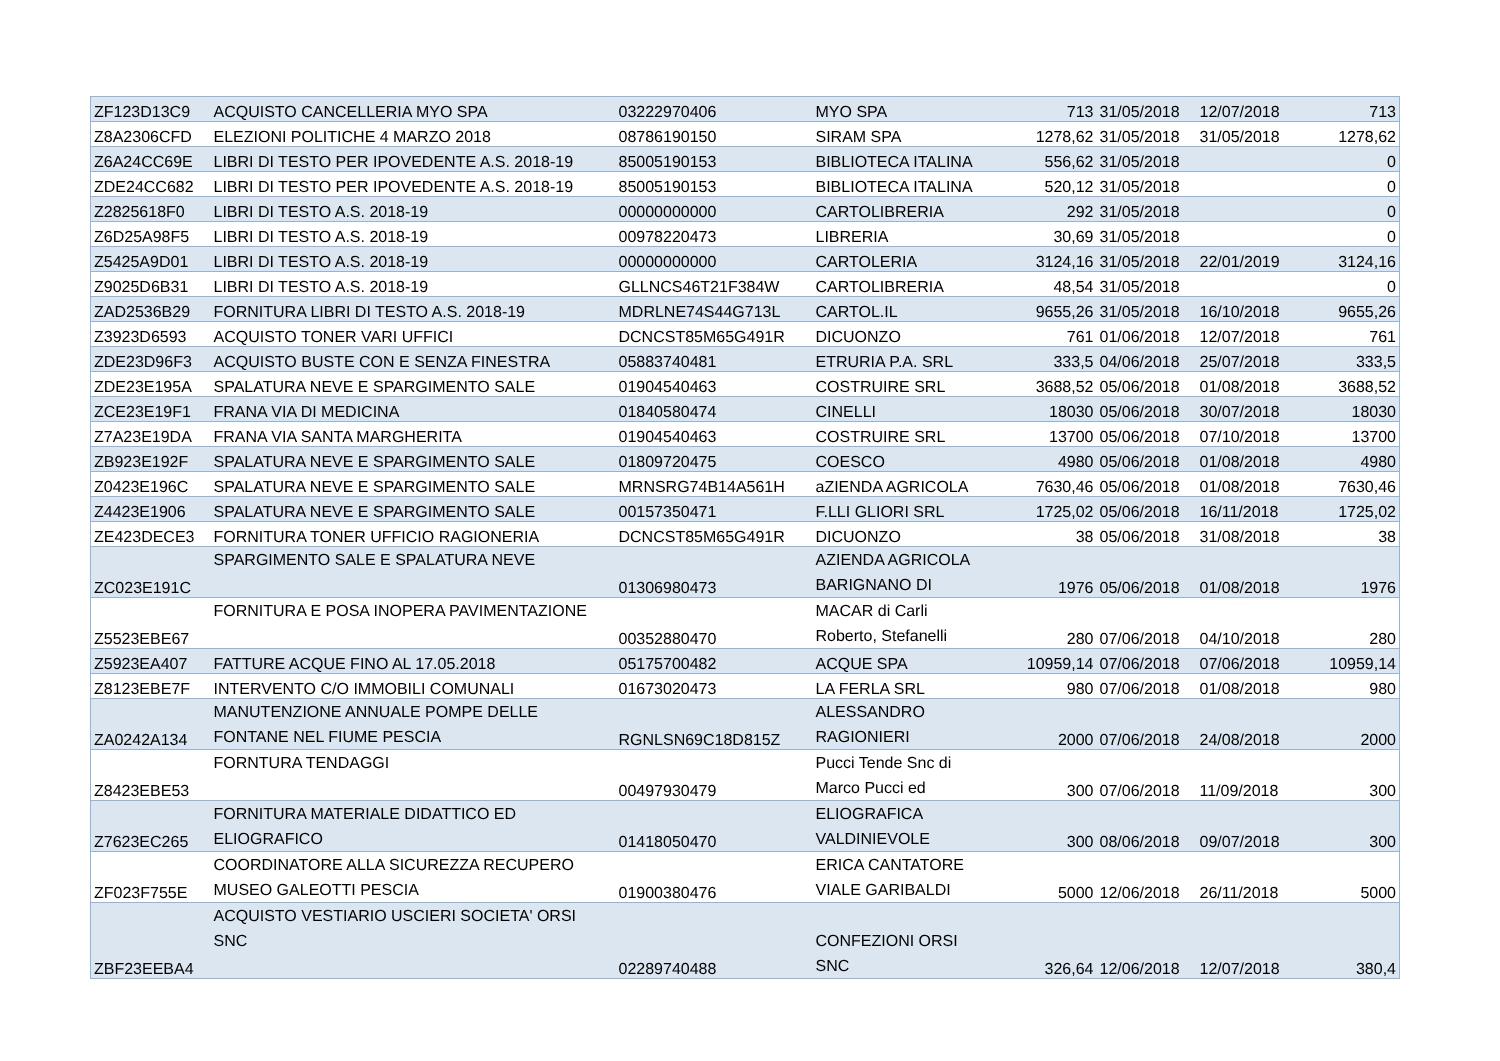| ZF123D13C9 | ACQUISTO CANCELLERIA MYO SPA | 03222970406 | MYO SPA | 713 | 31/05/2018 | 12/07/2018 | 713 |
| Z8A2306CFD | ELEZIONI POLITICHE 4 MARZO 2018 | 08786190150 | SIRAM SPA | 1278,62 | 31/05/2018 | 31/05/2018 | 1278,62 |
| Z6A24CC69E | LIBRI DI TESTO PER IPOVEDENTE A.S. 2018-19 | 85005190153 | BIBLIOTECA ITALINA | 556,62 | 31/05/2018 | | 0 |
| ZDE24CC682 | LIBRI DI TESTO PER IPOVEDENTE A.S. 2018-19 | 85005190153 | BIBLIOTECA ITALINA | 520,12 | 31/05/2018 | | 0 |
| Z2825618F0 | LIBRI DI TESTO A.S. 2018-19 | 00000000000 | CARTOLIBRERIA | 292 | 31/05/2018 | | 0 |
| Z6D25A98F5 | LIBRI DI TESTO A.S. 2018-19 | 00978220473 | LIBRERIA | 30,69 | 31/05/2018 | | 0 |
| Z5425A9D01 | LIBRI DI TESTO A.S. 2018-19 | 00000000000 | CARTOLERIA | 3124,16 | 31/05/2018 | 22/01/2019 | 3124,16 |
| Z9025D6B31 | LIBRI DI TESTO A.S. 2018-19 | GLLNCS46T21F384W | CARTOLIBRERIA | 48,54 | 31/05/2018 | | 0 |
| ZAD2536B29 | FORNITURA LIBRI DI TESTO A.S. 2018-19 | MDRLNE74S44G713L | CARTOL.IL | 9655,26 | 31/05/2018 | 16/10/2018 | 9655,26 |
| Z3923D6593 | ACQUISTO TONER VARI UFFICI | DCNCST85M65G491R | DICUONZO | 761 | 01/06/2018 | 12/07/2018 | 761 |
| ZDE23D96F3 | ACQUISTO BUSTE CON E SENZA FINESTRA | 05883740481 | ETRURIA P.A. SRL | 333,5 | 04/06/2018 | 25/07/2018 | 333,5 |
| ZDE23E195A | SPALATURA NEVE E SPARGIMENTO SALE | 01904540463 | COSTRUIRE SRL | 3688,52 | 05/06/2018 | 01/08/2018 | 3688,52 |
| ZCE23E19F1 | FRANA VIA DI MEDICINA | 01840580474 | CINELLI | 18030 | 05/06/2018 | 30/07/2018 | 18030 |
| Z7A23E19DA | FRANA VIA SANTA MARGHERITA | 01904540463 | COSTRUIRE SRL | 13700 | 05/06/2018 | 07/10/2018 | 13700 |
| ZB923E192F | SPALATURA NEVE E SPARGIMENTO SALE | 01809720475 | COESCO | 4980 | 05/06/2018 | 01/08/2018 | 4980 |
| Z0423E196C | SPALATURA NEVE E SPARGIMENTO SALE | MRNSRG74B14A561H | aZIENDA AGRICOLA | 7630,46 | 05/06/2018 | 01/08/2018 | 7630,46 |
| Z4423E1906 | SPALATURA NEVE E SPARGIMENTO SALE | 00157350471 | F.LLI GLIORI SRL | 1725,02 | 05/06/2018 | 16/11/2018 | 1725,02 |
| ZE423DECE3 | FORNITURA TONER UFFICIO RAGIONERIA | DCNCST85M65G491R | DICUONZO | 38 | 05/06/2018 | 31/08/2018 | 38 |
| ZC023E191C | SPARGIMENTO SALE E SPALATURA NEVE | 01306980473 | AZIENDA AGRICOLA BARIGNANO DI | 1976 | 05/06/2018 | 01/08/2018 | 1976 |
| Z5523EBE67 | FORNITURA E POSA INOPERA PAVIMENTAZIONE | 00352880470 | MACAR di Carli Roberto, Stefanelli | 280 | 07/06/2018 | 04/10/2018 | 280 |
| Z5923EA407 | FATTURE ACQUE FINO AL 17.05.2018 | 05175700482 | ACQUE SPA | 10959,14 | 07/06/2018 | 07/06/2018 | 10959,14 |
| Z8123EBE7F | INTERVENTO C/O IMMOBILI COMUNALI | 01673020473 | LA FERLA SRL | 980 | 07/06/2018 | 01/08/2018 | 980 |
| ZA0242A134 | MANUTENZIONE ANNUALE POMPE DELLE FONTANE NEL FIUME PESCIA | RGNLSN69C18D815Z | ALESSANDRO RAGIONIERI | 2000 | 07/06/2018 | 24/08/2018 | 2000 |
| Z8423EBE53 | FORNTURA TENDAGGI | 00497930479 | Pucci Tende Snc di Marco Pucci ed | 300 | 07/06/2018 | 11/09/2018 | 300 |
| Z7623EC265 | FORNITURA MATERIALE DIDATTICO ED ELIOGRAFICO | 01418050470 | ELIOGRAFICA VALDINIEVOLE | 300 | 08/06/2018 | 09/07/2018 | 300 |
| ZF023F755E | COORDINATORE ALLA SICUREZZA RECUPERO MUSEO GALEOTTI PESCIA | 01900380476 | ERICA CANTATORE VIALE GARIBALDI | 5000 | 12/06/2018 | 26/11/2018 | 5000 |
| ZBF23EEBA4 | ACQUISTO VESTIARIO USCIERI SOCIETA' ORSI SNC | 02289740488 | CONFEZIONI ORSI SNC | 326,64 | 12/06/2018 | 12/07/2018 | 380,4 |